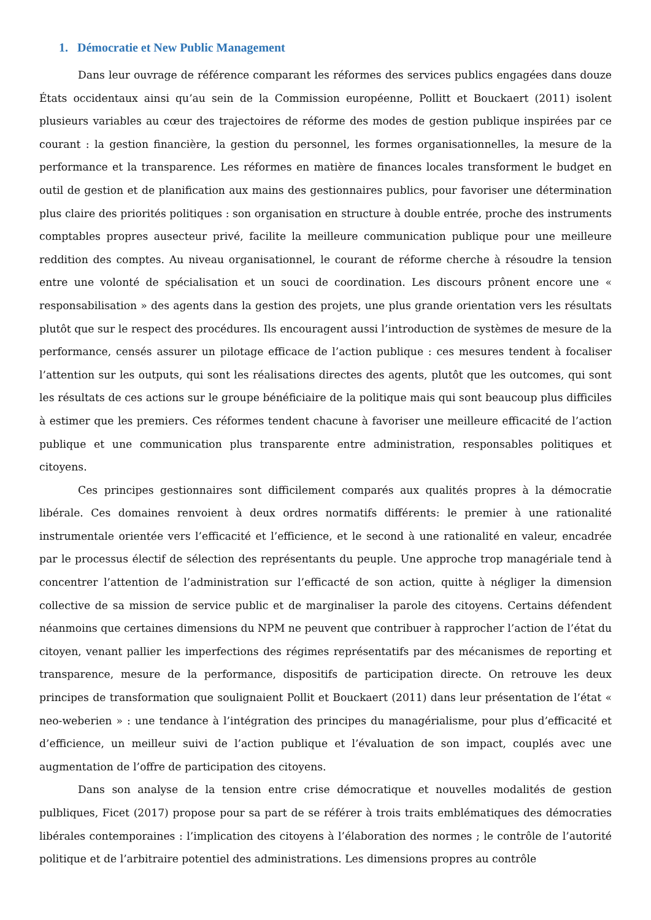1. Démocratie et New Public Management
Dans leur ouvrage de référence comparant les réformes des services publics engagées dans douze États occidentaux ainsi qu’au sein de la Commission européenne, Pollitt et Bouckaert (2011) isolent plusieurs variables au cœur des trajectoires de réforme des modes de gestion publique inspirées par ce courant : la gestion financière, la gestion du personnel, les formes organisationnelles, la mesure de la performance et la transparence. Les réformes en matière de finances locales transforment le budget en outil de gestion et de planification aux mains des gestionnaires publics, pour favoriser une détermination plus claire des priorités politiques : son organisation en structure à double entrée, proche des instruments comptables propres ausecteur privé, facilite la meilleure communication publique pour une meilleure reddition des comptes. Au niveau organisationnel, le courant de réforme cherche à résoudre la tension entre une volonté de spécialisation et un souci de coordination. Les discours prônent encore une « responsabilisation » des agents dans la gestion des projets, une plus grande orientation vers les résultats plutôt que sur le respect des procédures. Ils encouragent aussi l’introduction de systèmes de mesure de la performance, censés assurer un pilotage efficace de l’action publique : ces mesures tendent à focaliser l’attention sur les outputs, qui sont les réalisations directes des agents, plutôt que les outcomes, qui sont les résultats de ces actions sur le groupe bénéficiaire de la politique mais qui sont beaucoup plus difficiles à estimer que les premiers. Ces réformes tendent chacune à favoriser une meilleure efficacité de l’action publique et une communication plus transparente entre administration, responsables politiques et citoyens.
Ces principes gestionnaires sont difficilement comparés aux qualités propres à la démocratie libérale. Ces domaines renvoient à deux ordres normatifs différents: le premier à une rationalité instrumentale orientée vers l’efficacité et l’efficience, et le second à une rationalité en valeur, encadrée par le processus électif de sélection des représentants du peuple. Une approche trop managériale tend à concentrer l’attention de l’administration sur l’efficacté de son action, quitte à négliger la dimension collective de sa mission de service public et de marginaliser la parole des citoyens. Certains défendent néanmoins que certaines dimensions du NPM ne peuvent que contribuer à rapprocher l’action de l’état du citoyen, venant pallier les imperfections des régimes représentatifs par des mécanismes de reporting et transparence, mesure de la performance, dispositifs de participation directe. On retrouve les deux principes de transformation que soulignaient Pollit et Bouckaert (2011) dans leur présentation de l’état « neo-weberien » : une tendance à l’intégration des principes du managérialisme, pour plus d’efficacité et d’efficience, un meilleur suivi de l’action publique et l’évaluation de son impact, couplés avec une augmentation de l’offre de participation des citoyens.
Dans son analyse de la tension entre crise démocratique et nouvelles modalités de gestion pulbliques, Ficet (2017) propose pour sa part de se référer à trois traits emblématiques des démocraties libérales contemporaines : l’implication des citoyens à l’élaboration des normes ; le contrôle de l’autorité politique et de l’arbitraire potentiel des administrations. Les dimensions propres au contrôle